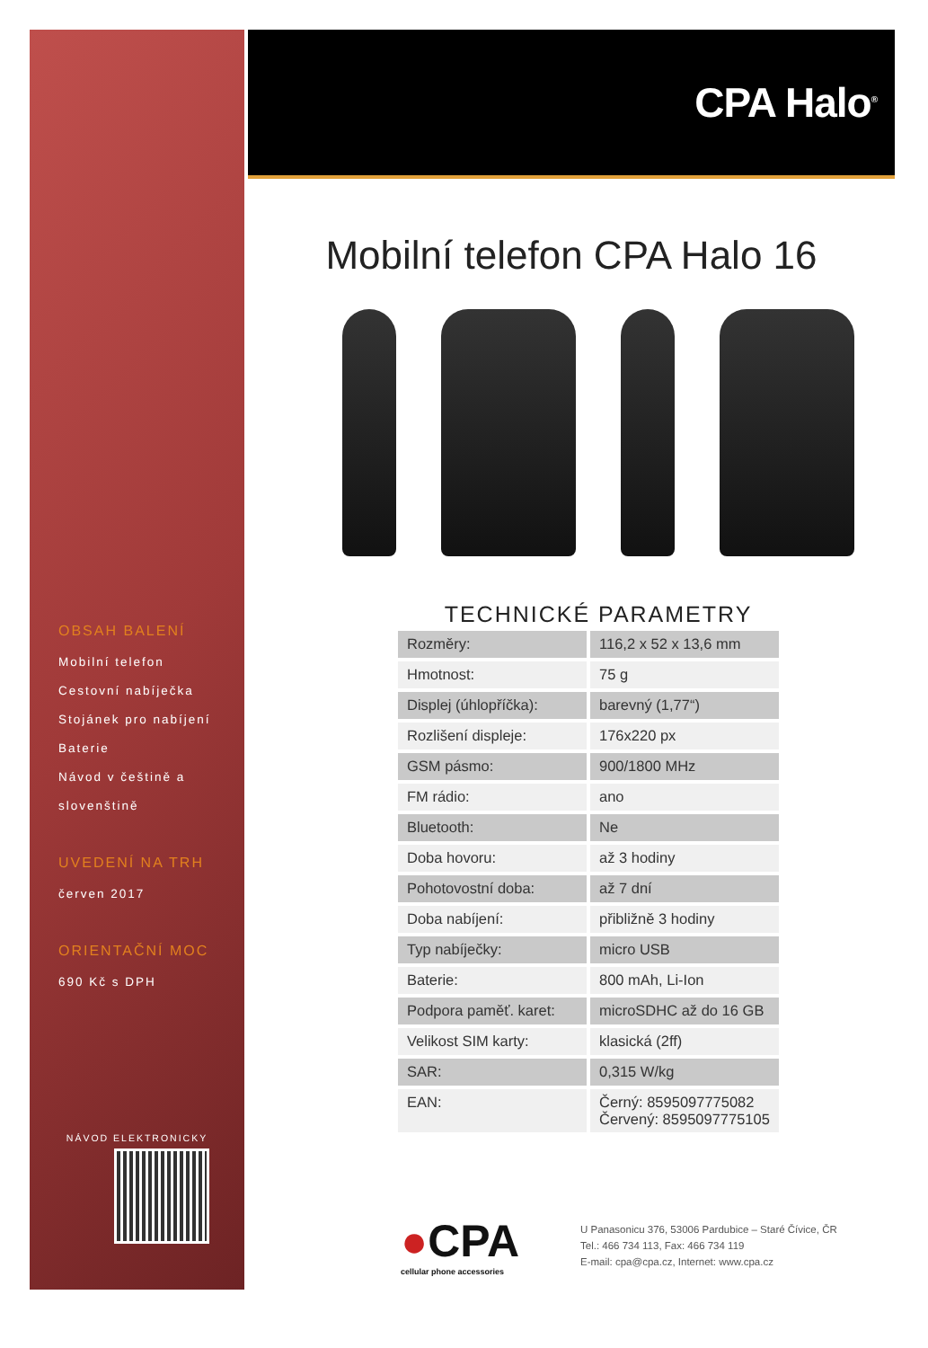OBSAH BALENÍ
Mobilní telefon
Cestovní nabíječka
Stojánek pro nabíjení
Baterie
Návod v češtině a
slovenštině
UVEDENÍ NA TRH
červen 2017
ORIENTAČNÍ MOC
690 Kč s DPH
NÁVOD ELEKTRONICKY
CPA Halo<sup>®</sup>
Mobilní telefon CPA Halo 16
TECHNICKÉ PARAMETRY
| Rozměry: | 116,2 x 52 x 13,6 mm |
| Hmotnost: | 75 g |
| Displej (úhlopříčka): | barevný (1,77“) |
| Rozlišení displeje: | 176x220 px |
| GSM pásmo: | 900/1800 MHz |
| FM rádio: | ano |
| Bluetooth: | Ne |
| Doba hovoru: | až 3 hodiny |
| Pohotovostní doba: | až 7 dní |
| Doba nabíjení: | přibližně 3 hodiny |
| Typ nabíječky: | micro USB |
| Baterie: | 800 mAh, Li-Ion |
| Podpora paměť. karet: | microSDHC až do 16 GB |
| Velikost SIM karty: | klasická (2ff) |
| SAR: | 0,315 W/kg |
| EAN: | Černý: 8595097775082 Červený: 8595097775105 |
●CPA
cellular phone accessories
U Panasonicu 376, 53006 Pardubice – Staré Čívice, ČR
Tel.: 466 734 113, Fax: 466 734 119
E-mail: cpa@cpa.cz, Internet: www.cpa.cz